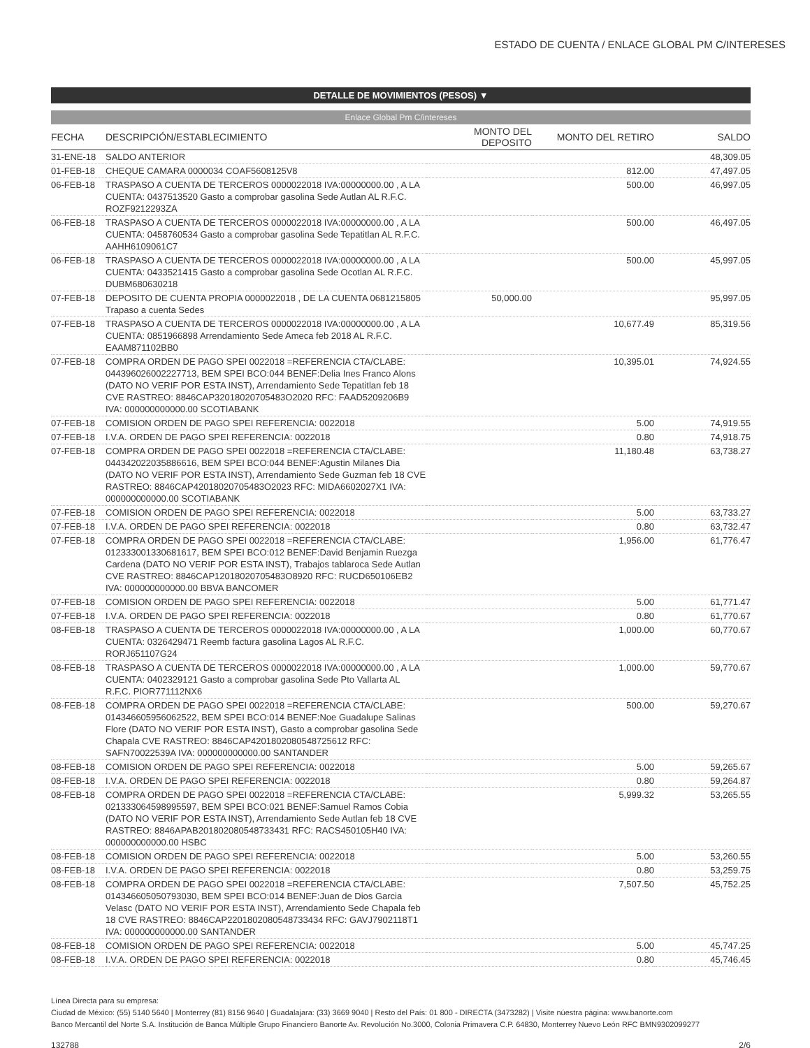ESTADO DE CUENTA / ENLACE GLOBAL PM C/INTERESES
DETALLE DE MOVIMIENTOS (PESOS) ▼
Enlace Global Pm C/intereses
| FECHA | DESCRIPCIÓN/ESTABLECIMIENTO | MONTO DEL DEPOSITO | MONTO DEL RETIRO | SALDO |
| --- | --- | --- | --- | --- |
| 31-ENE-18 | SALDO ANTERIOR | | | 48,309.05 |
| 01-FEB-18 | CHEQUE CAMARA 0000034 COAF5608125V8 | | 812.00 | 47,497.05 |
| 06-FEB-18 | TRASPASO A CUENTA DE TERCEROS 0000022018 IVA:00000000.00 , A LA CUENTA: 0437513520 Gasto a comprobar gasolina Sede Autlan AL R.F.C. ROZF9212293ZA | | 500.00 | 46,997.05 |
| 06-FEB-18 | TRASPASO A CUENTA DE TERCEROS 0000022018 IVA:00000000.00 , A LA CUENTA: 0458760534 Gasto a comprobar gasolina Sede Tepatitlan AL R.F.C. AAHH6109061C7 | | 500.00 | 46,497.05 |
| 06-FEB-18 | TRASPASO A CUENTA DE TERCEROS 0000022018 IVA:00000000.00 , A LA CUENTA: 0433521415 Gasto a comprobar gasolina Sede Ocotlan AL R.F.C. DUBM680630218 | | 500.00 | 45,997.05 |
| 07-FEB-18 | DEPOSITO DE CUENTA PROPIA 0000022018 , DE LA CUENTA 0681215805 Trapaso a cuenta Sedes | 50,000.00 | | 95,997.05 |
| 07-FEB-18 | TRASPASO A CUENTA DE TERCEROS 0000022018 IVA:00000000.00 , A LA CUENTA: 0851966898 Arrendamiento Sede Ameca feb 2018 AL R.F.C. EAAM871102BB0 | | 10,677.49 | 85,319.56 |
| 07-FEB-18 | COMPRA ORDEN DE PAGO SPEI 0022018 =REFERENCIA CTA/CLABE: 044396026002227713, BEM SPEI BCO:044 BENEF:Delia Ines Franco Alons (DATO NO VERIF POR ESTA INST), Arrendamiento Sede Tepatitlan feb 18 CVE RASTREO: 8846CAP32018020705483O2020 RFC: FAAD5209206B9 IVA: 000000000000.00 SCOTIABANK | | 10,395.01 | 74,924.55 |
| 07-FEB-18 | COMISION ORDEN DE PAGO SPEI REFERENCIA: 0022018 | | 5.00 | 74,919.55 |
| 07-FEB-18 | I.V.A. ORDEN DE PAGO SPEI REFERENCIA: 0022018 | | 0.80 | 74,918.75 |
| 07-FEB-18 | COMPRA ORDEN DE PAGO SPEI 0022018 =REFERENCIA CTA/CLABE: 044342022035886616, BEM SPEI BCO:044 BENEF:Agustin Milanes Dia (DATO NO VERIF POR ESTA INST), Arrendamiento Sede Guzman feb 18 CVE RASTREO: 8846CAP42018020705483O2023 RFC: MIDA6602027X1 IVA: 000000000000.00 SCOTIABANK | | 11,180.48 | 63,738.27 |
| 07-FEB-18 | COMISION ORDEN DE PAGO SPEI REFERENCIA: 0022018 | | 5.00 | 63,733.27 |
| 07-FEB-18 | I.V.A. ORDEN DE PAGO SPEI REFERENCIA: 0022018 | | 0.80 | 63,732.47 |
| 07-FEB-18 | COMPRA ORDEN DE PAGO SPEI 0022018 =REFERENCIA CTA/CLABE: 012333001330681617, BEM SPEI BCO:012 BENEF:David Benjamin Ruezga Cardena (DATO NO VERIF POR ESTA INST), Trabajos tablaroca Sede Autlan CVE RASTREO: 8846CAP12018020705483O8920 RFC: RUCD650106EB2 IVA: 000000000000.00 BBVA BANCOMER | | 1,956.00 | 61,776.47 |
| 07-FEB-18 | COMISION ORDEN DE PAGO SPEI REFERENCIA: 0022018 | | 5.00 | 61,771.47 |
| 07-FEB-18 | I.V.A. ORDEN DE PAGO SPEI REFERENCIA: 0022018 | | 0.80 | 61,770.67 |
| 08-FEB-18 | TRASPASO A CUENTA DE TERCEROS 0000022018 IVA:00000000.00 , A LA CUENTA: 0326429471 Reemb factura gasolina Lagos AL R.F.C. RORJ651107G24 | | 1,000.00 | 60,770.67 |
| 08-FEB-18 | TRASPASO A CUENTA DE TERCEROS 0000022018 IVA:00000000.00 , A LA CUENTA: 0402329121 Gasto a comprobar gasolina Sede Pto Vallarta AL R.F.C. PIOR771112NX6 | | 1,000.00 | 59,770.67 |
| 08-FEB-18 | COMPRA ORDEN DE PAGO SPEI 0022018 =REFERENCIA CTA/CLABE: 014346605956062522, BEM SPEI BCO:014 BENEF:Noe Guadalupe Salinas Flore (DATO NO VERIF POR ESTA INST), Gasto a comprobar gasolina Sede Chapala CVE RASTREO: 8846CAP42018020805487256​12 RFC: SAFN70022539A IVA: 000000000000.00 SANTANDER | | 500.00 | 59,270.67 |
| 08-FEB-18 | COMISION ORDEN DE PAGO SPEI REFERENCIA: 0022018 | | 5.00 | 59,265.67 |
| 08-FEB-18 | I.V.A. ORDEN DE PAGO SPEI REFERENCIA: 0022018 | | 0.80 | 59,264.87 |
| 08-FEB-18 | COMPRA ORDEN DE PAGO SPEI 0022018 =REFERENCIA CTA/CLABE: 021333064598995597, BEM SPEI BCO:021 BENEF:Samuel Ramos Cobia (DATO NO VERIF POR ESTA INST), Arrendamiento Sede Autlan feb 18 CVE RASTREO: 8846APAB201802080548733431 RFC: RACS450105H40 IVA: 000000000000.00 HSBC | | 5,999.32 | 53,265.55 |
| 08-FEB-18 | COMISION ORDEN DE PAGO SPEI REFERENCIA: 0022018 | | 5.00 | 53,260.55 |
| 08-FEB-18 | I.V.A. ORDEN DE PAGO SPEI REFERENCIA: 0022018 | | 0.80 | 53,259.75 |
| 08-FEB-18 | COMPRA ORDEN DE PAGO SPEI 0022018 =REFERENCIA CTA/CLABE: 014346605050793030, BEM SPEI BCO:014 BENEF:Juan de Dios Garcia Velasc (DATO NO VERIF POR ESTA INST), Arrendamiento Sede Chapala feb 18 CVE RASTREO: 8846CAP22018020805487334​34 RFC: GAVJ7902118T1 IVA: 000000000000.00 SANTANDER | | 7,507.50 | 45,752.25 |
| 08-FEB-18 | COMISION ORDEN DE PAGO SPEI REFERENCIA: 0022018 | | 5.00 | 45,747.25 |
| 08-FEB-18 | I.V.A. ORDEN DE PAGO SPEI REFERENCIA: 0022018 | | 0.80 | 45,746.45 |
Línea Directa para su empresa:
Ciudad de México: (55) 5140 5640 | Monterrey (81) 8156 9640 | Guadalajara: (33) 3669 9040 | Resto del País: 01 800 - DIRECTA (3473282) | Visite núestra página: www.banorte.com
Banco Mercantil del Norte S.A. Institución de Banca Múltiple Grupo Financiero Banorte Av. Revolución No.3000, Colonia Primavera C.P. 64830, Monterrey Nuevo León RFC BMN9302099277
132788 2/6